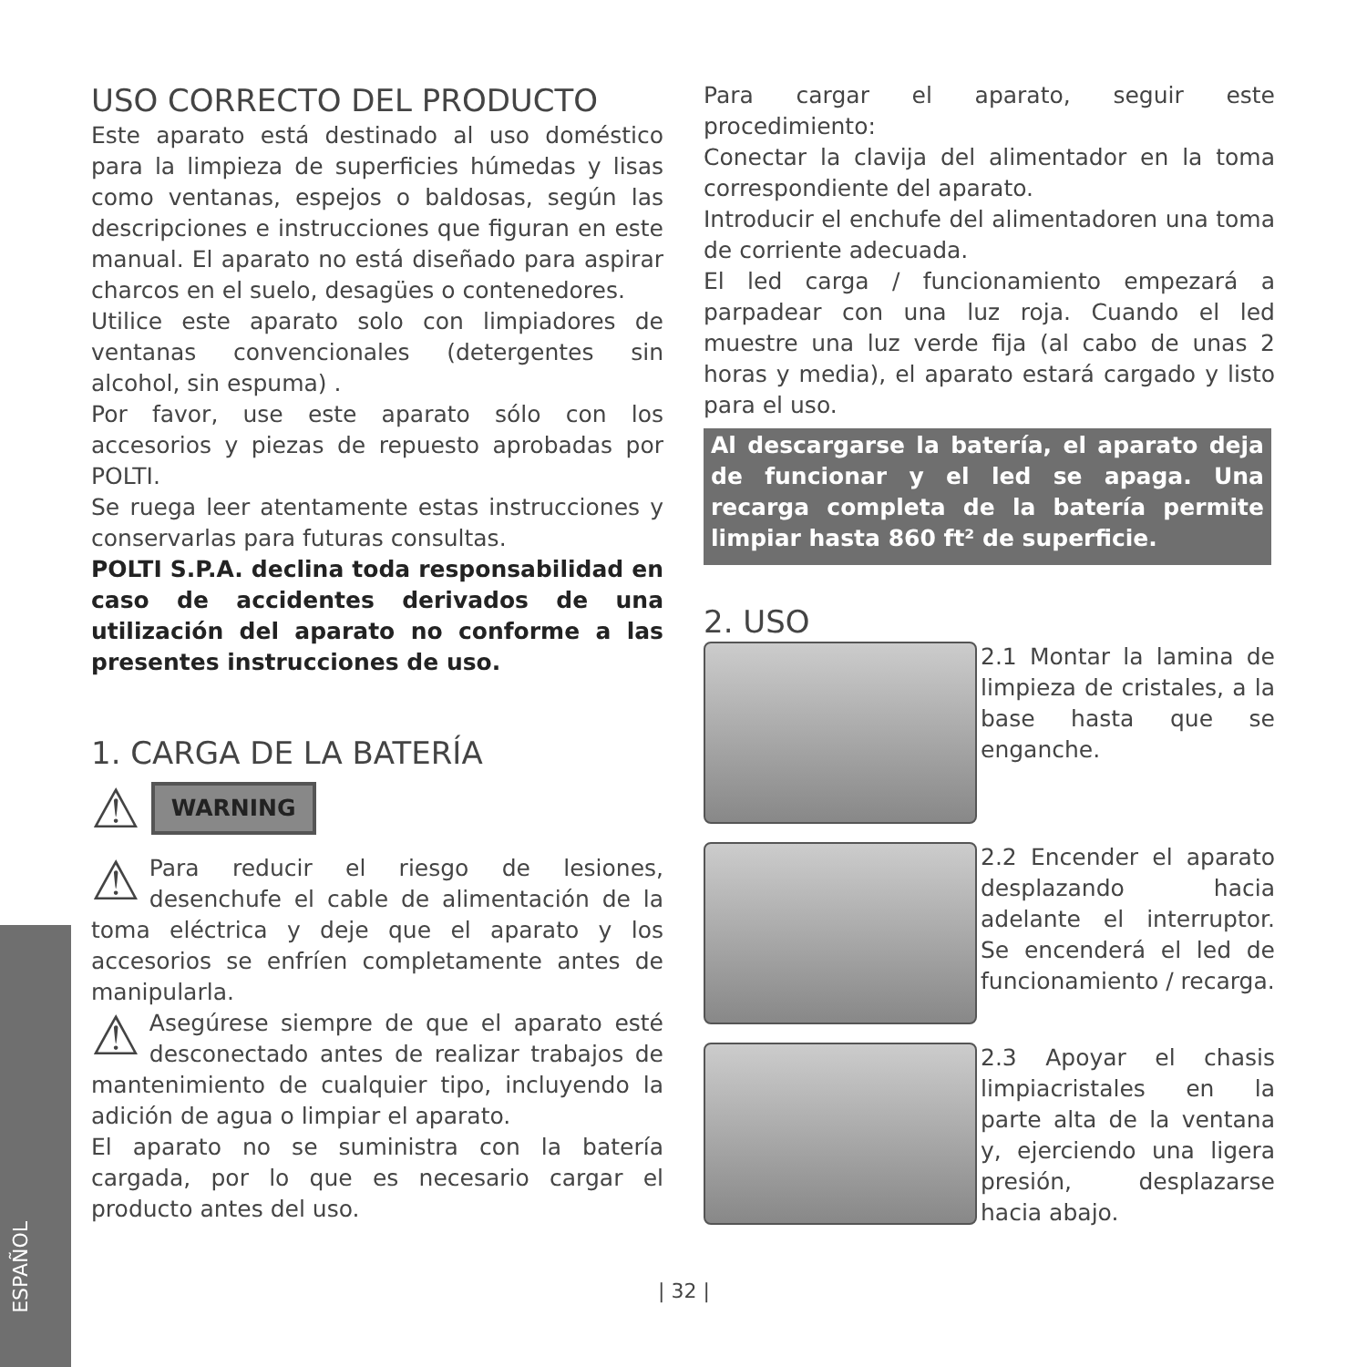ESPAÑOL
USO CORRECTO DEL PRODUCTO
Este aparato está destinado al uso doméstico para la limpieza de superficies húmedas y lisas como ventanas, espejos o baldosas, según las descripciones e instrucciones que figuran en este manual. El aparato no está diseñado para aspirar charcos en el suelo, desagües o contenedores.
Utilice este aparato solo con limpiadores de ventanas convencionales (detergentes sin alcohol, sin espuma) .
Por favor, use este aparato sólo con los accesorios y piezas de repuesto aprobadas por POLTI.
Se ruega leer atentamente estas instrucciones y conservarlas para futuras consultas.
POLTI S.P.A. declina toda responsabilidad en caso de accidentes derivados de una utilización del aparato no conforme a las presentes instrucciones de uso.
1. CARGA DE LA BATERÍA
⚠ WARNING
⚠ Para reducir el riesgo de lesiones, desenchufe el cable de alimentación de la toma eléctrica y deje que el aparato y los accesorios se enfríen completamente antes de manipularla.
⚠ Asegúrese siempre de que el aparato esté desconectado antes de realizar trabajos de mantenimiento de cualquier tipo, incluyendo la adición de agua o limpiar el aparato.
El aparato no se suministra con la batería cargada, por lo que es necesario cargar el producto antes del uso.
Para cargar el aparato, seguir este procedimiento:
Conectar la clavija del alimentador en la toma correspondiente del aparato.
Introducir el enchufe del alimentadoren una toma de corriente adecuada.
El led carga / funcionamiento empezará a parpadear con una luz roja. Cuando el led muestre una luz verde fija (al cabo de unas 2 horas y media), el aparato estará cargado y listo para el uso.
Al descargarse la batería, el aparato deja de funcionar y el led se apaga. Una recarga completa de la batería permite limpiar hasta 860 ft² de superficie.
2. USO
2.1 Montar la lamina de limpieza de cristales, a la base hasta que se enganche.
2.2 Encender el aparato desplazando hacia adelante el interruptor. Se encenderá el led de funcionamiento / recarga.
2.3 Apoyar el chasis limpiacristales en la parte alta de la ventana y, ejerciendo una ligera presión, desplazarse hacia abajo.
| 32 |